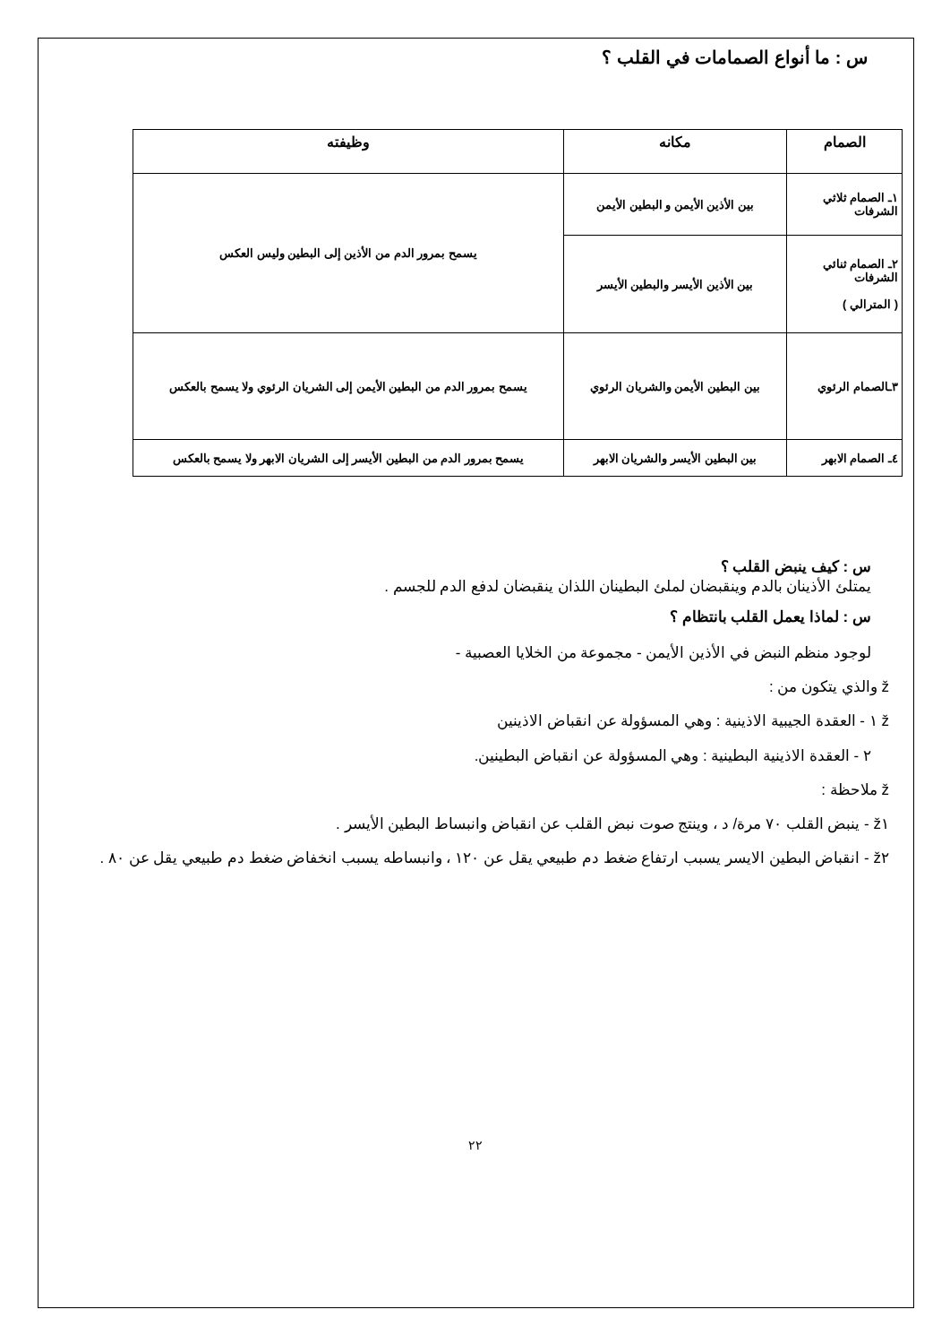س : ما أنواع الصمامات في القلب ؟
| الصمام | مكانه | وظيفته |
| --- | --- | --- |
| ١ـ الصمام ثلاثي الشرفات | بين الأذين الأيمن و البطين الأيمن | يسمح بمرور الدم من الأذين إلى البطين وليس العكس |
| ٢ـ الصمام ثنائي الشرفات ( المترالي ) | بين الأذين الأيسر والبطين الأيسر | |
| ٣ـالصمام الرئوي | بين البطين الأيمن والشريان الرئوي | يسمح بمرور الدم من البطين الأيمن إلى الشريان الرئوي ولا يسمح بالعكس |
| ٤ـ الصمام الابهر | بين البطين الأيسر والشريان الابهر | يسمح بمرور الدم من البطين الأيسر إلى الشريان الابهر ولا يسمح بالعكس |
س : كيف ينبض القلب ؟
يمتلئ الأذينان بالدم وينقبضان لملئ البطينان اللذان ينقبضان لدفع الدم للجسم .
س : لماذا يعمل القلب بانتظام ؟
لوجود منظم النبض في الأذين الأيمن - مجموعة من الخلايا العصبية -
ž والذي يتكون من :
ž ١ - العقدة الجيبية الاذينية : وهي المسؤولة عن انقباض الاذينين
٢ - العقدة الاذينية البطينية : وهي المسؤولة عن انقباض البطينين.
ž ملاحظة :
ž١ - ينبض القلب ٧٠ مرة/ د ، وينتج صوت نبض القلب عن انقباض وانبساط البطين الأيسر .
ž٢ - انقباض البطين الايسر يسبب ارتفاع ضغط دم طبيعي يقل عن ١٢٠ ، وانبساطه يسبب انخفاض ضغط دم طبيعي يقل عن ٨٠ .
٢٢